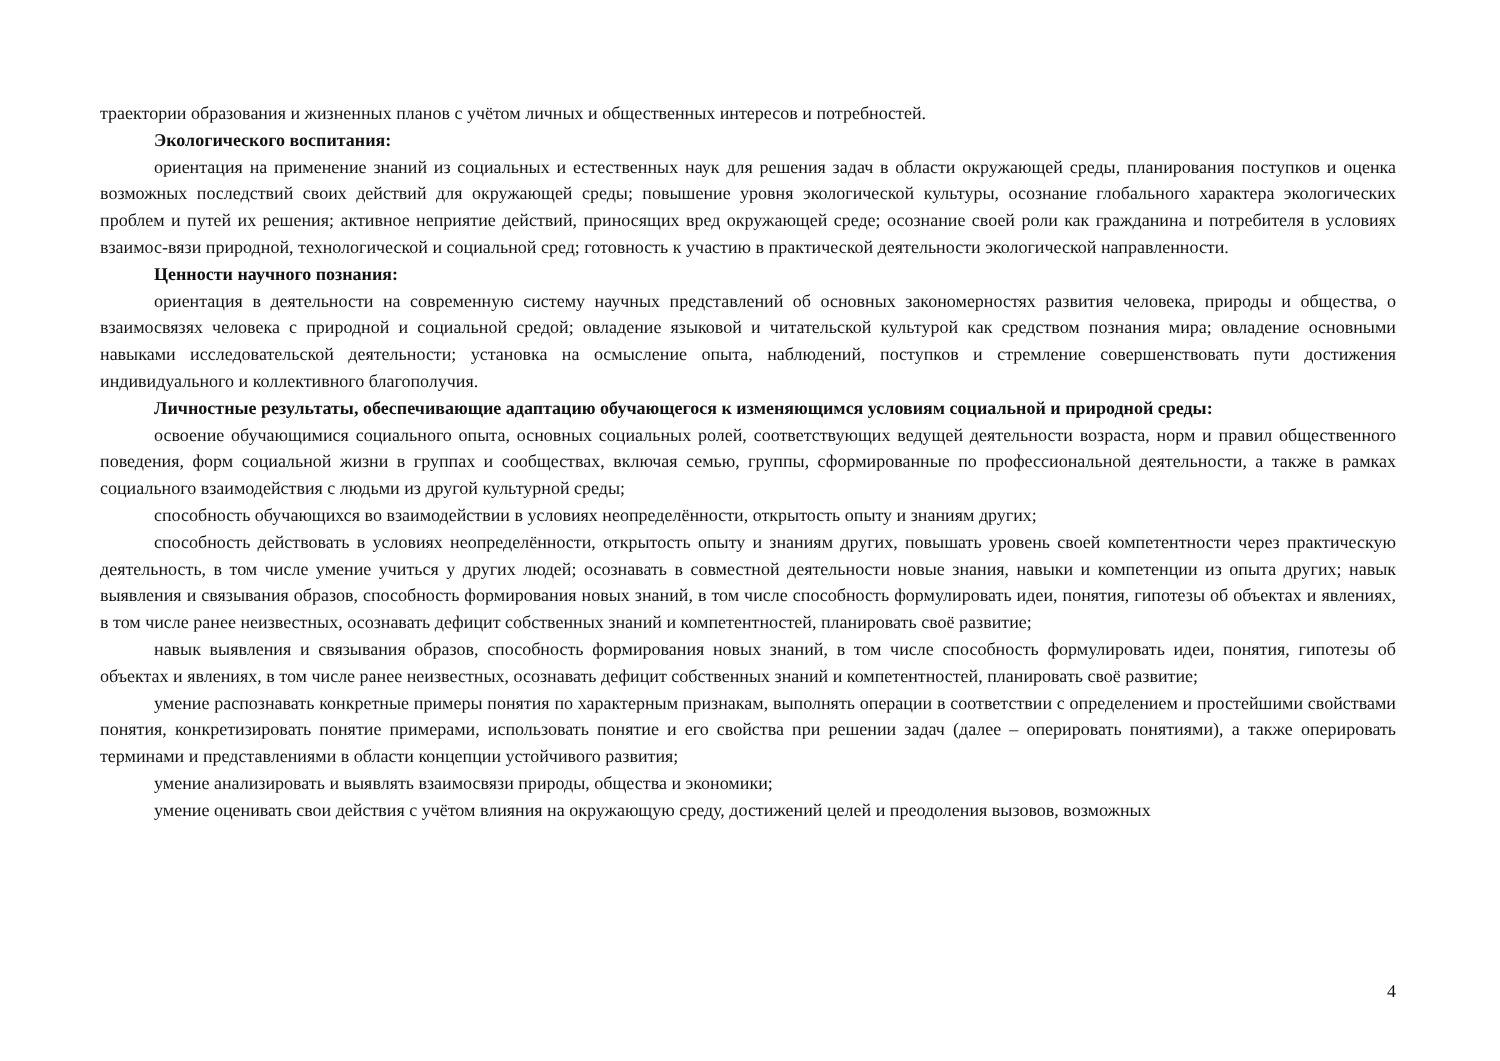траектории образования и жизненных планов с учётом личных и общественных интересов и потребностей.
Экологического воспитания:
ориентация на применение знаний из социальных и естественных наук для решения задач в области окружающей среды, планирования поступков и оценка возможных последствий своих действий для окружающей среды; повышение уровня экологической культуры, осознание глобального характера экологических проблем и путей их решения; активное неприятие действий, приносящих вред окружающей среде; осознание своей роли как гражданина и потребителя в условиях взаимос-вязи природной, технологической и социальной сред; готовность к участию в практической деятельности экологической направленности.
Ценности научного познания:
ориентация в деятельности на современную систему научных представлений об основных закономерностях развития человека, природы и общества, о взаимосвязях человека с природной и социальной средой; овладение языковой и читательской культурой как средством познания мира; овладение основными навыками исследовательской деятельности; установка на осмысление опыта, наблюдений, поступков и стремление совершенствовать пути достижения индивидуального и коллективного благополучия.
Личностные результаты, обеспечивающие адаптацию обучающегося к изменяющимся условиям социальной и природной среды:
освоение обучающимися социального опыта, основных социальных ролей, соответствующих ведущей деятельности возраста, норм и правил общественного поведения, форм социальной жизни в группах и сообществах, включая семью, группы, сформированные по профессиональной деятельности, а также в рамках социального взаимодействия с людьми из другой культурной среды;
способность обучающихся во взаимодействии в условиях неопределённости, открытость опыту и знаниям других;
способность действовать в условиях неопределённости, открытость опыту и знаниям других, повышать уровень своей компетентности через практическую деятельность, в том числе умение учиться у других людей; осознавать в совместной деятельности новые знания, навыки и компетенции из опыта других; навык выявления и связывания образов, способность формирования новых знаний, в том числе способность формулировать идеи, понятия, гипотезы об объектах и явлениях, в том числе ранее неизвестных, осознавать дефицит собственных знаний и компетентностей, планировать своё развитие;
навык выявления и связывания образов, способность формирования новых знаний, в том числе способность формулировать идеи, понятия, гипотезы об объектах и явлениях, в том числе ранее неизвестных, осознавать дефицит собственных знаний и компетентностей, планировать своё развитие;
умение распознавать конкретные примеры понятия по характерным признакам, выполнять операции в соответствии с определением и простейшими свойствами понятия, конкретизировать понятие примерами, использовать понятие и его свойства при решении задач (далее – оперировать понятиями), а также оперировать терминами и представлениями в области концепции устойчивого развития;
умение анализировать и выявлять взаимосвязи природы, общества и экономики;
умение оценивать свои действия с учётом влияния на окружающую среду, достижений целей и преодоления вызовов, возможных
4